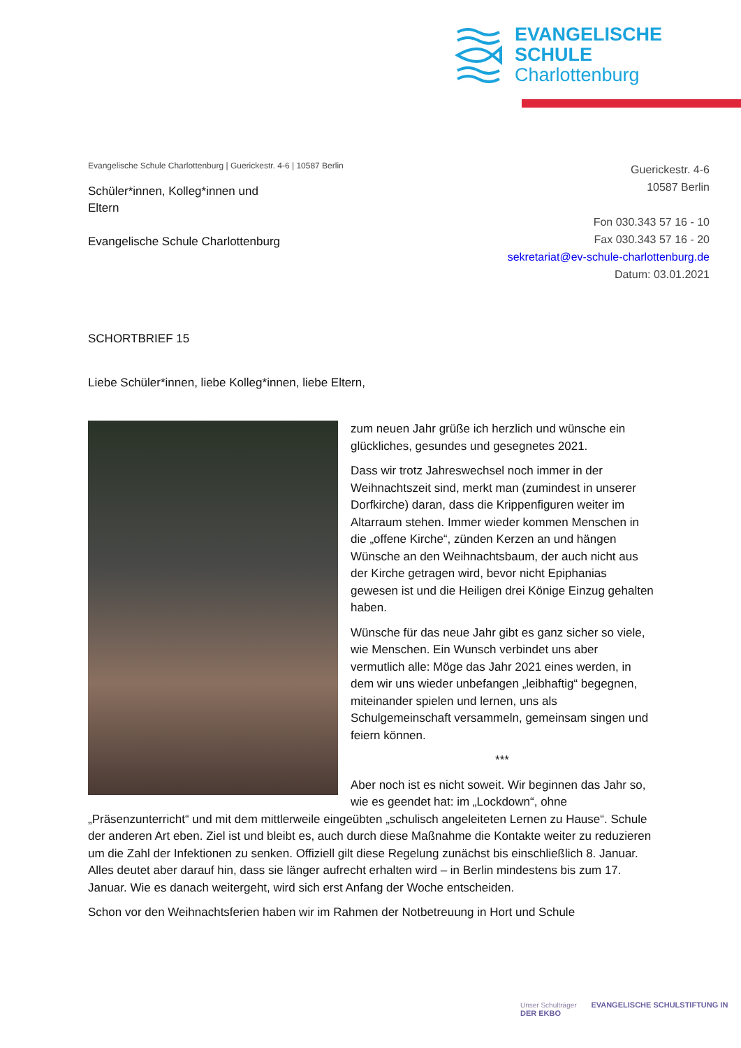EVANGELISCHE
SCHULE
Charlottenburg
Evangelische Schule Charlottenburg | Guerickestr. 4-6 | 10587 Berlin
Schüler*innen, Kolleg*innen und
Eltern
Evangelische Schule Charlottenburg
Guerickestr. 4-6
10587 Berlin
Fon 030.343 57 16 - 10
Fax 030.343 57 16 - 20
sekretariat@ev-schule-charlottenburg.de
Datum: 03.01.2021
SCHORTBRIEF 15
Liebe Schüler*innen, liebe Kolleg*innen, liebe Eltern,
zum neuen Jahr grüße ich herzlich und wünsche ein glückliches, gesundes und gesegnetes 2021.
Dass wir trotz Jahreswechsel noch immer in der Weihnachtszeit sind, merkt man (zumindest in unserer Dorfkirche) daran, dass die Krippenfiguren weiter im Altarraum stehen. Immer wieder kommen Menschen in die „offene Kirche“, zünden Kerzen an und hängen Wünsche an den Weihnachtsbaum, der auch nicht aus der Kirche getragen wird, bevor nicht Epiphanias gewesen ist und die Heiligen drei Könige Einzug gehalten haben.
Wünsche für das neue Jahr gibt es ganz sicher so viele, wie Menschen. Ein Wunsch verbindet uns aber vermutlich alle: Möge das Jahr 2021 eines werden, in dem wir uns wieder unbefangen „leibhaftig“ begegnen, miteinander spielen und lernen, uns als Schulgemeinschaft versammeln, gemeinsam singen und feiern können.
***
Aber noch ist es nicht soweit. Wir beginnen das Jahr so, wie es geendet hat: im „Lockdown“, ohne „Präsenzunterricht“ und mit dem mittlerweile eingeübten „schulisch angeleiteten Lernen zu Hause“. Schule der anderen Art eben. Ziel ist und bleibt es, auch durch diese Maßnahme die Kontakte weiter zu reduzieren um die Zahl der Infektionen zu senken. Offiziell gilt diese Regelung zunächst bis einschließlich 8. Januar. Alles deutet aber darauf hin, dass sie länger aufrecht erhalten wird – in Berlin mindestens bis zum 17. Januar. Wie es danach weitergeht, wird sich erst Anfang der Woche entscheiden.
Schon vor den Weihnachtsferien haben wir im Rahmen der Notbetreuung in Hort und Schule
Unser Schulträger EVANGELISCHE SCHULSTIFTUNG IN DER EKBO